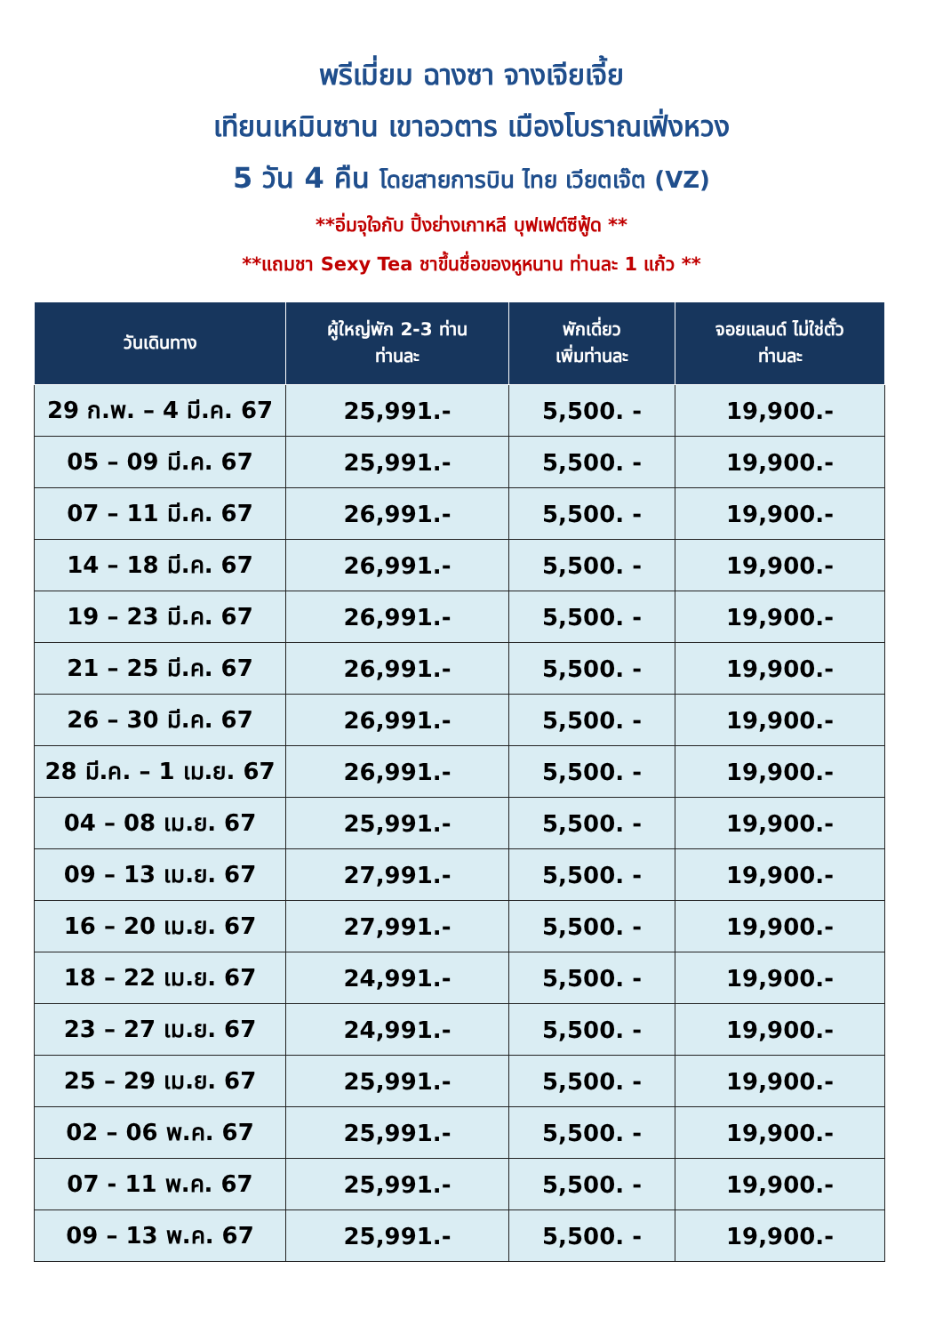พรีเมี่ยม ฉางซา จางเจียเจี้ย
เทียนเหมินซาน เขาอวตาร เมืองโบราณเฟิ่งหวง
5 วัน 4 คืน โดยสายการบิน ไทย เวียตเจ๊ต (VZ)
**อิ่มจุใจกับ ปิ้งย่างเกาหลี บุฟเฟต์ซีฟู้ด **
**แถมชา Sexy Tea ชาขึ้นชื่อของหูหนาน ท่านละ 1 แก้ว **
| วันเดินทาง | ผู้ใหญ่พัก 2-3 ท่าน ท่านละ | พักเดี่ยว เพิ่มท่านละ | จอยแลนด์ ไม่ใช่ตั๋ว ท่านละ |
| --- | --- | --- | --- |
| 29 ก.พ. – 4 มี.ค. 67 | 25,991.- | 5,500. - | 19,900.- |
| 05 – 09 มี.ค. 67 | 25,991.- | 5,500. - | 19,900.- |
| 07 – 11 มี.ค. 67 | 26,991.- | 5,500. - | 19,900.- |
| 14 – 18 มี.ค. 67 | 26,991.- | 5,500. - | 19,900.- |
| 19 – 23 มี.ค. 67 | 26,991.- | 5,500. - | 19,900.- |
| 21 – 25 มี.ค. 67 | 26,991.- | 5,500. - | 19,900.- |
| 26 – 30 มี.ค. 67 | 26,991.- | 5,500. - | 19,900.- |
| 28 มี.ค. – 1 เม.ย. 67 | 26,991.- | 5,500. - | 19,900.- |
| 04 – 08 เม.ย. 67 | 25,991.- | 5,500. - | 19,900.- |
| 09 – 13 เม.ย. 67 | 27,991.- | 5,500. - | 19,900.- |
| 16 – 20 เม.ย. 67 | 27,991.- | 5,500. - | 19,900.- |
| 18 – 22 เม.ย. 67 | 24,991.- | 5,500. - | 19,900.- |
| 23 – 27 เม.ย. 67 | 24,991.- | 5,500. - | 19,900.- |
| 25 – 29 เม.ย. 67 | 25,991.- | 5,500. - | 19,900.- |
| 02 – 06 พ.ค. 67 | 25,991.- | 5,500. - | 19,900.- |
| 07 - 11 พ.ค. 67 | 25,991.- | 5,500. - | 19,900.- |
| 09 – 13 พ.ค. 67 | 25,991.- | 5,500. - | 19,900.- |